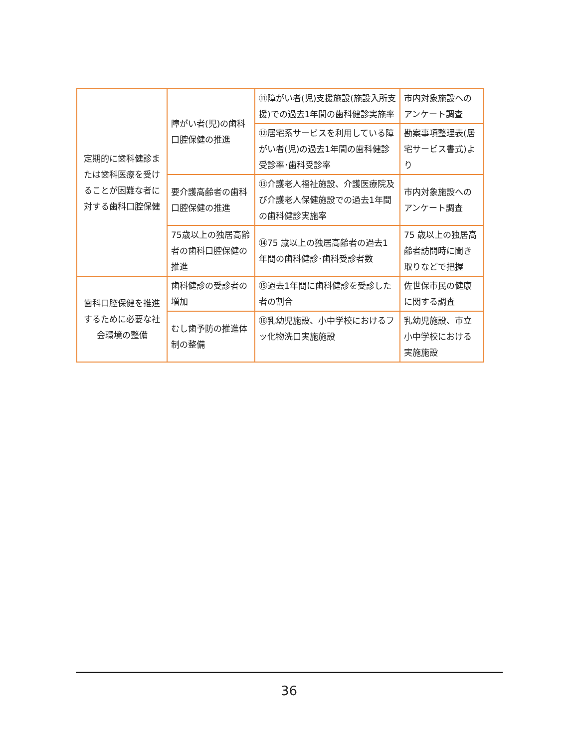| 定期的に歯科健診または歯科医療を受けることが困難な者に対する歯科口腔保健 | 障がい者(児)の歯科口腔保健の推進 | ⑪障がい者(児)支援施設(施設入所支援)での過去1年間の歯科健診実施率 | 市内対象施設へのアンケート調査 |
| | | ⑫居宅系サービスを利用している障がい者(児)の過去1年間の歯科健診受診率･歯科受診率 | 勘案事項整理表(居宅サービス書式)より |
| | 要介護高齢者の歯科口腔保健の推進 | ⑬介護老人福祉施設、介護医療院及び介護老人保健施設での過去1年間の歯科健診実施率 | 市内対象施設へのアンケート調査 |
| | 75歳以上の独居高齢者の歯科口腔保健の推進 | ⑭75 歳以上の独居高齢者の過去1年間の歯科健診･歯科受診者数 | 75 歳以上の独居高齢者訪問時に聞き取りなどで把握 |
| 歯科口腔保健を推進するために必要な社会環境の整備 | 歯科健診の受診者の増加 | ⑮過去1年間に歯科健診を受診した者の割合 | 佐世保市民の健康に関する調査 |
| | むし歯予防の推進体制の整備 | ⑯乳幼児施設、小中学校におけるフッ化物洗口実施施設 | 乳幼児施設、市立小中学校における実施施設 |
36